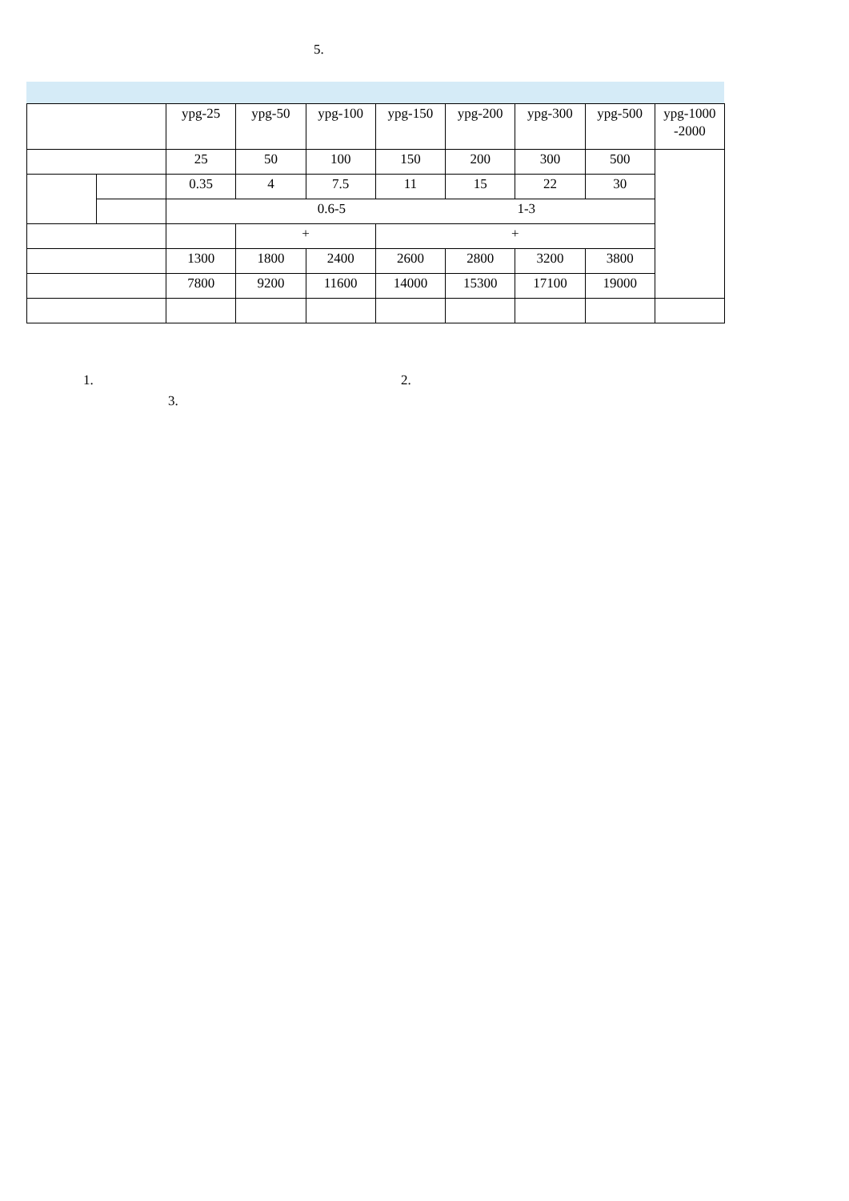5.
| | | ypg-25 | ypg-50 | ypg-100 | ypg-150 | ypg-200 | ypg-300 | ypg-500 | ypg-1000 -2000 |
| | | 25 | 50 | 100 | 150 | 200 | 300 | 500 | |
| | | 0.35 | 4 | 7.5 | 11 | 15 | 22 | 30 | |
| | | 0.6-5 1-3 | | | | | | | |
| | | | + | | + | | | | |
| | | 1300 | 1800 | 2400 | 2600 | 2800 | 3200 | 3800 | |
| | | 7800 | 9200 | 11600 | 14000 | 15300 | 17100 | 19000 | |
1. 2.
3.